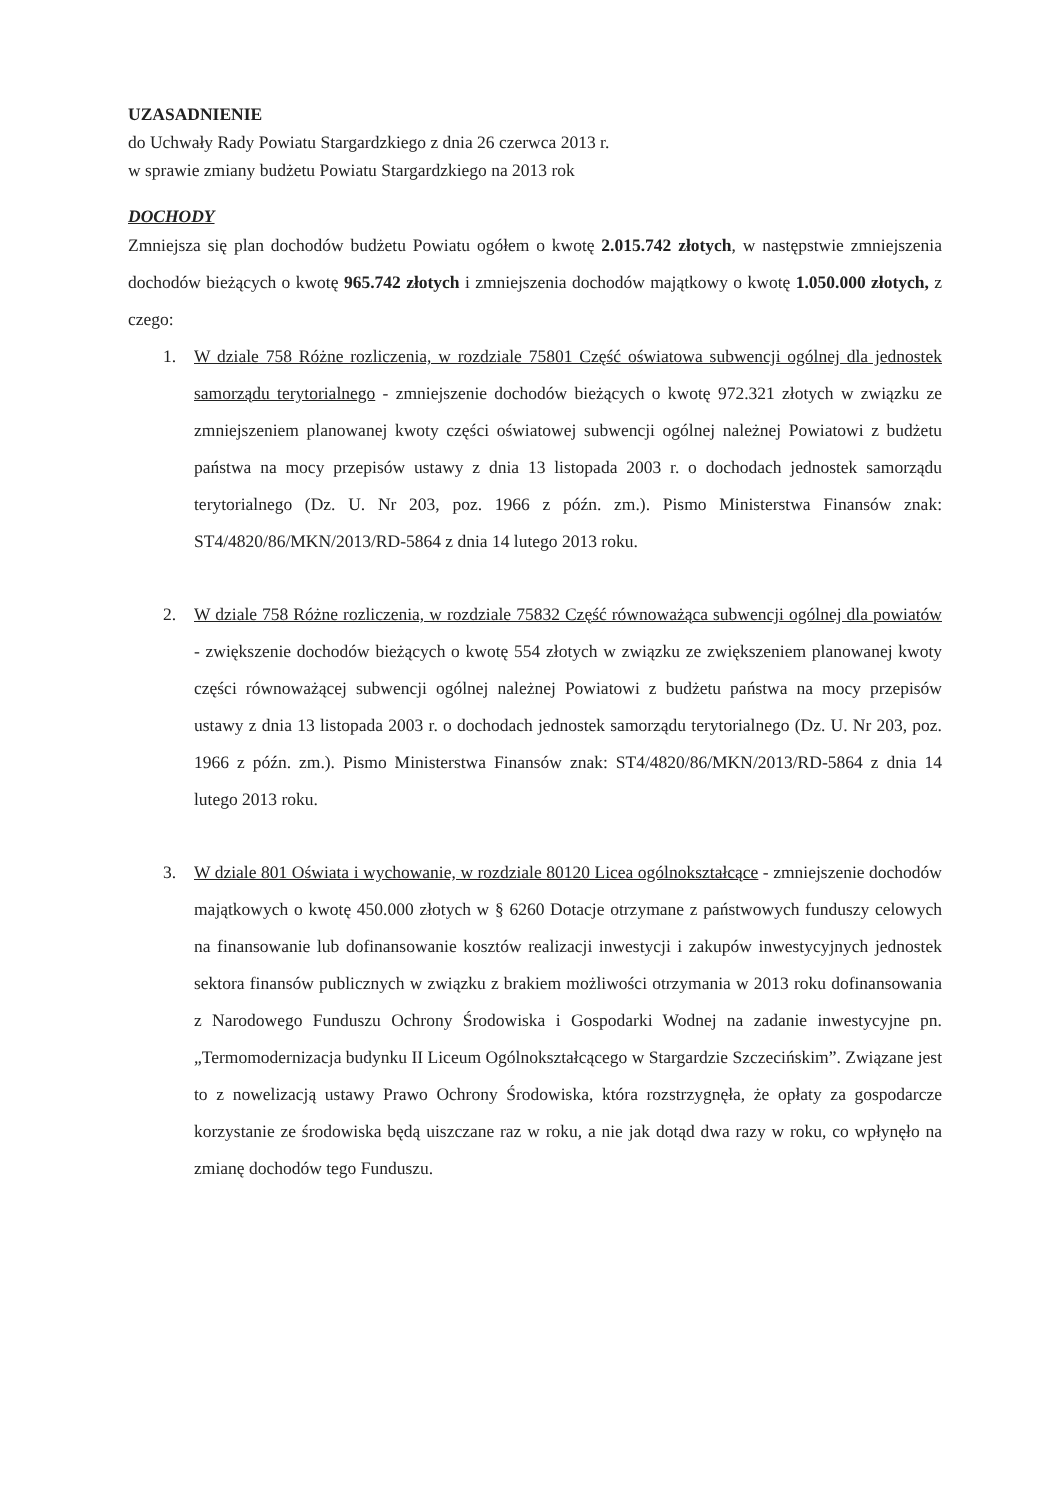UZASADNIENIE
do Uchwały Rady Powiatu Stargardzkiego z dnia 26 czerwca 2013 r.
w sprawie zmiany budżetu Powiatu Stargardzkiego na 2013 rok
DOCHODY
Zmniejsza się plan dochodów budżetu Powiatu ogółem o kwotę 2.015.742 złotych, w następstwie zmniejszenia dochodów bieżących o kwotę 965.742 złotych i zmniejszenia dochodów majątkowy o kwotę 1.050.000 złotych, z czego:
1. W dziale 758 Różne rozliczenia, w rozdziale 75801 Część oświatowa subwencji ogólnej dla jednostek samorządu terytorialnego - zmniejszenie dochodów bieżących o kwotę 972.321 złotych w związku ze zmniejszeniem planowanej kwoty części oświatowej subwencji ogólnej należnej Powiatowi z budżetu państwa na mocy przepisów ustawy z dnia 13 listopada 2003 r. o dochodach jednostek samorządu terytorialnego (Dz. U. Nr 203, poz. 1966 z późn. zm.). Pismo Ministerstwa Finansów znak: ST4/4820/86/MKN/2013/RD-5864 z dnia 14 lutego 2013 roku.
2. W dziale 758 Różne rozliczenia, w rozdziale 75832 Część równoważąca subwencji ogólnej dla powiatów - zwiększenie dochodów bieżących o kwotę 554 złotych w związku ze zwiększeniem planowanej kwoty części równoważącej subwencji ogólnej należnej Powiatowi z budżetu państwa na mocy przepisów ustawy z dnia 13 listopada 2003 r. o dochodach jednostek samorządu terytorialnego (Dz. U. Nr 203, poz. 1966 z późn. zm.). Pismo Ministerstwa Finansów znak: ST4/4820/86/MKN/2013/RD-5864 z dnia 14 lutego 2013 roku.
3. W dziale 801 Oświata i wychowanie, w rozdziale 80120 Licea ogólnokształcące - zmniejszenie dochodów majątkowych o kwotę 450.000 złotych w § 6260 Dotacje otrzymane z państwowych funduszy celowych na finansowanie lub dofinansowanie kosztów realizacji inwestycji i zakupów inwestycyjnych jednostek sektora finansów publicznych w związku z brakiem możliwości otrzymania w 2013 roku dofinansowania z Narodowego Funduszu Ochrony Środowiska i Gospodarki Wodnej na zadanie inwestycyjne pn. „Termomodernizacja budynku II Liceum Ogólnokształcącego w Stargardzie Szczecińskim”. Związane jest to z nowelizacją ustawy Prawo Ochrony Środowiska, która rozstrzygnęła, że opłaty za gospodarcze korzystanie ze środowiska będą uiszczane raz w roku, a nie jak dotąd dwa razy w roku, co wpłynęło na zmianę dochodów tego Funduszu.